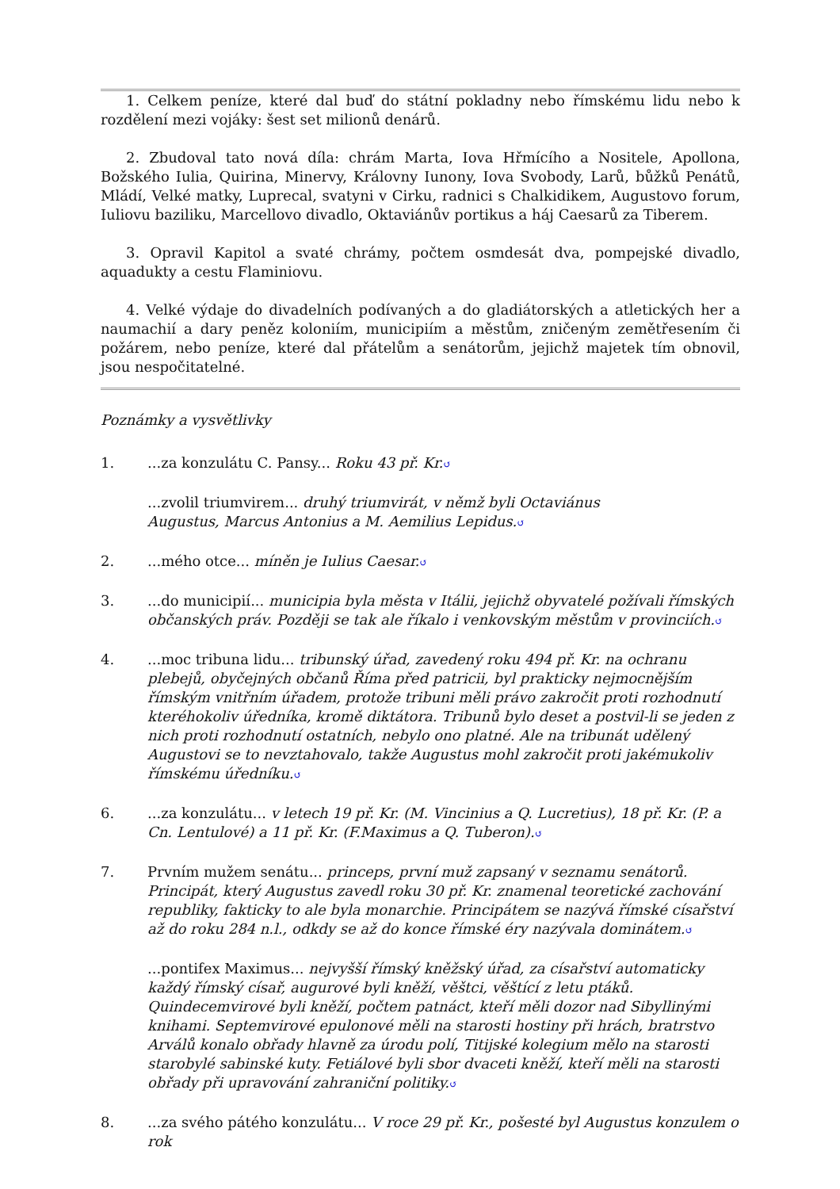1. Celkem peníze, které dal buď do státní pokladny nebo římskému lidu nebo k rozdělení mezi vojáky: šest set milionů denárů.
2. Zbudoval tato nová díla: chrám Marta, Iova Hřmícího a Nositele, Apollona, Božského Iulia, Quirina, Minervy, Královny Iunony, Iova Svobody, Larů, bůžků Penátů, Mládí, Velké matky, Luprecal, svatyni v Cirku, radnici s Chalkidikem, Augustovo forum, Iuliovu baziliku, Marcellovo divadlo, Oktaviánův portikus a háj Caesarů za Tiberem.
3. Opravil Kapitol a svaté chrámy, počtem osmdesát dva, pompejské divadlo, aquadukty a cestu Flaminiovu.
4. Velké výdaje do divadelních podívaných a do gladiátorských a atletických her a naumachií a dary peněz koloniím, municipiím a městům, zničeným zemětřesením či požárem, nebo peníze, které dal přátelům a senátorům, jejichž majetek tím obnovil, jsou nespočitatelné.
Poznámky a vysvětlivky
1....za konzulátu C. Pansy... Roku 43 př. Kr.↺
...zvolil triumvirem... druhý triumvirát, v němž byli Octaviánus
Augustus, Marcus Antonius a M. Aemilius Lepidus.↺
2....mého otce... míněn je Iulius Caesar.↺
3....do municipií... municipia byla města v Itálii, jejichž obyvatelé požívali římských občanských práv. Později se tak ale říkalo i venkovským městům v provinciích.↺
4....moc tribuna lidu... tribunský úřad, zavedený roku 494 př. Kr. na ochranu plebejů, obyčejných občanů Říma před patricii, byl prakticky nejmocnějším římským vnitřním úřadem, protože tribuni měli právo zakročit proti rozhodnutí kteréhokoliv úředníka, kromě diktátora. Tribunů bylo deset a postvil-li se jeden z nich proti rozhodnutí ostatních, nebylo ono platné. Ale na tribunát udělený Augustovi se to nevztahovalo, takže Augustus mohl zakročit proti jakémukoliv římskému úředníku.↺
6....za konzulátu... v letech 19 př. Kr. (M. Vincinius a Q. Lucretius), 18 př. Kr. (P. a Cn. Lentulové) a 11 př. Kr. (F.Maximus a Q. Tuberon).↺
7. Prvním mužem senátu... princeps, první muž zapsaný v seznamu senátorů. Principát, který Augustus zavedl roku 30 př. Kr. znamenal teoretické zachování republiky, fakticky to ale byla monarchie. Principátem se nazývá římské císařství až do roku 284 n.l., odkdy se až do konce římské éry nazývala dominátem.↺
...pontifex Maximus... nejvyšší římský kněžský úřad, za císařství automaticky každý římský císař, augurové byli kněží, věštci, věštící z letu ptáků. Quindecemvirové byli kněží, počtem patnáct, kteří měli dozor nad Sibyllinými knihami. Septemvirové epulonové měli na starosti hostiny při hrách, bratrstvo Arválů konalo obřady hlavně za úrodu polí, Titijské kolegium mělo na starosti starobylé sabinské kuty. Fetiálové byli sbor dvaceti kněží, kteří měli na starosti obřady při upravování zahraniční politiky.↺
8....za svého pátého konzulátu... V roce 29 př. Kr., pošesté byl Augustus konzulem o rok